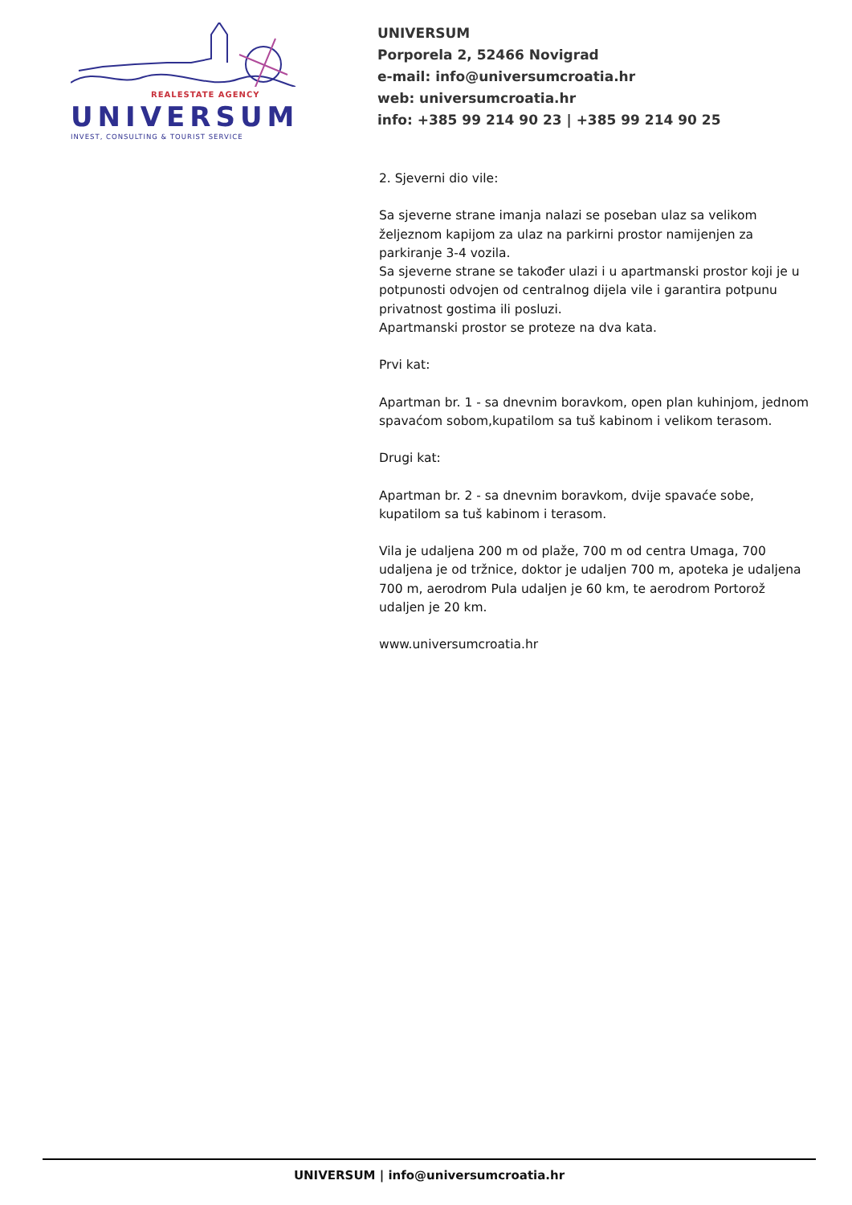REALESTATE AGENCY
UNIVERSUM
INVEST, CONSULTING & TOURIST SERVICE
UNIVERSUM
Porporela 2, 52466 Novigrad
e-mail: info@universumcroatia.hr
web: universumcroatia.hr
info: +385 99 214 90 23 | +385 99 214 90 25
2. Sjeverni dio vile:
Sa sjeverne strane imanja nalazi se poseban ulaz sa velikom željeznom kapijom za ulaz na parkirni prostor namijenjen za parkiranje 3-4 vozila.
Sa sjeverne strane se također ulazi i u apartmanski prostor koji je u potpunosti odvojen od centralnog dijela vile i garantira potpunu privatnost gostima ili posluzi.
Apartmanski prostor se proteze na dva kata.
Prvi kat:
Apartman br. 1 - sa dnevnim boravkom, open plan kuhinjom, jednom spavaćom sobom,kupatilom sa tuš kabinom i velikom terasom.
Drugi kat:
Apartman br. 2 - sa dnevnim boravkom, dvije spavaće sobe, kupatilom sa tuš kabinom i terasom.
Vila je udaljena 200 m od plaže, 700 m od centra Umaga, 700 udaljena je od tržnice, doktor je udaljen 700 m, apoteka je udaljena 700 m, aerodrom Pula udaljen je 60 km, te aerodrom Portorož udaljen je 20 km.
www.universumcroatia.hr
UNIVERSUM | info@universumcroatia.hr